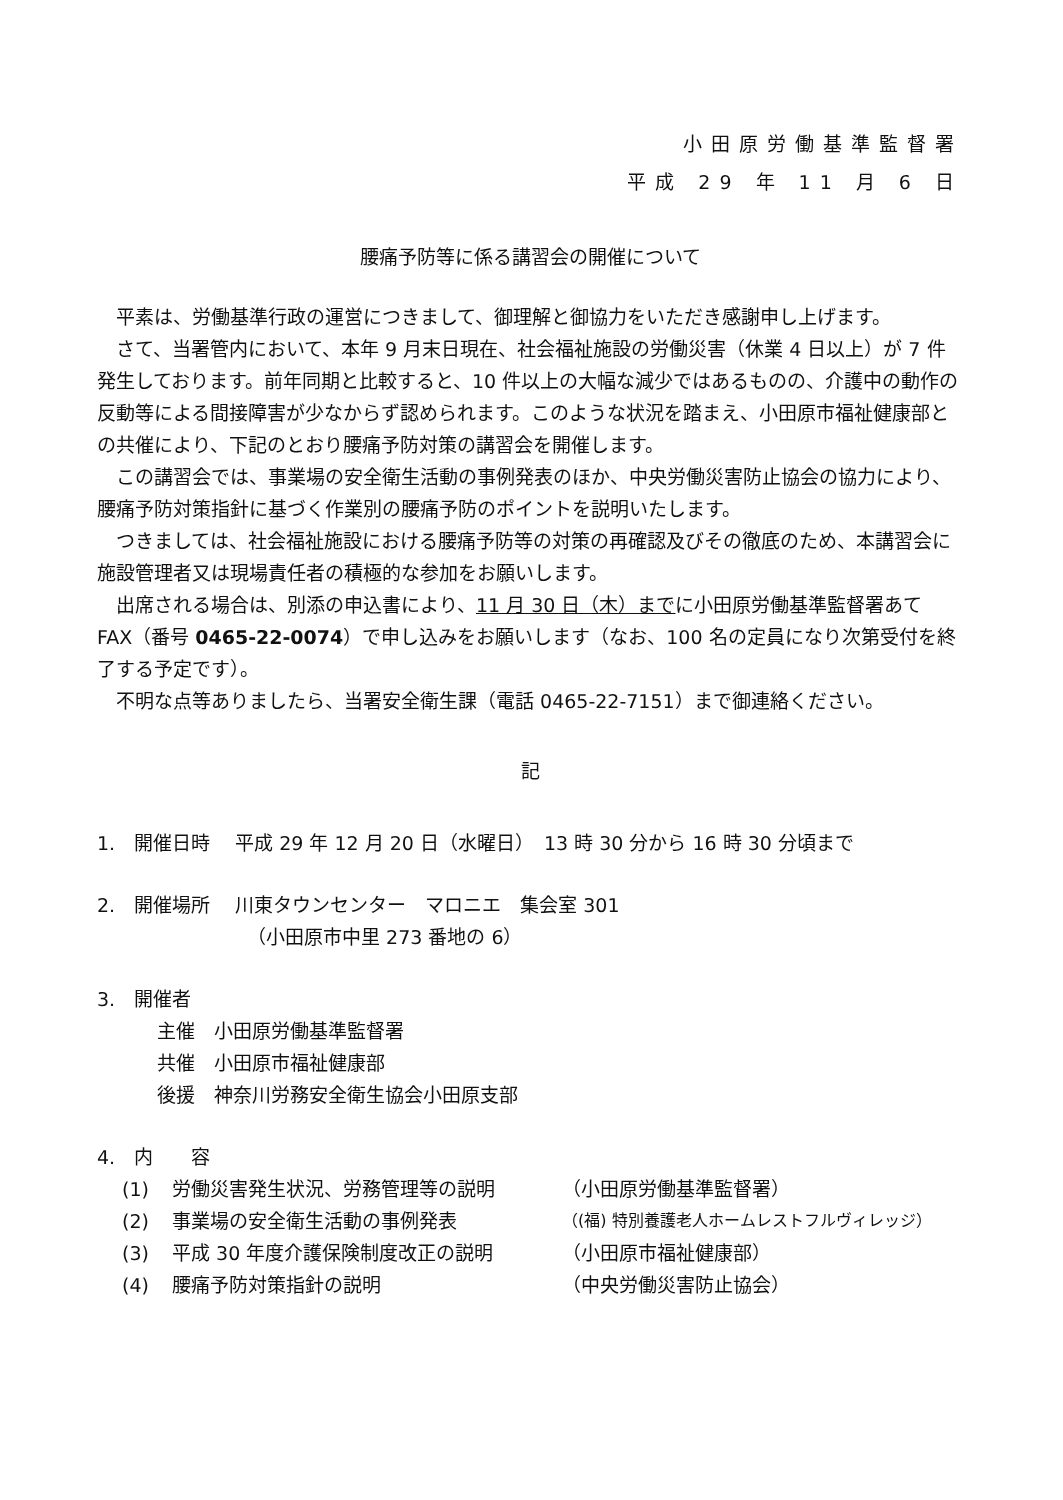小田原労働基準監督署
平成 29 年 11 月 6 日
腰痛予防等に係る講習会の開催について
平素は、労働基準行政の運営につきまして、御理解と御協力をいただき感謝申し上げます。
さて、当署管内において、本年 9 月末日現在、社会福祉施設の労働災害（休業 4 日以上）が 7 件発生しております。前年同期と比較すると、10 件以上の大幅な減少ではあるものの、介護中の動作の反動等による間接障害が少なからず認められます。このような状況を踏まえ、小田原市福祉健康部との共催により、下記のとおり腰痛予防対策の講習会を開催します。
この講習会では、事業場の安全衛生活動の事例発表のほか、中央労働災害防止協会の協力により、腰痛予防対策指針に基づく作業別の腰痛予防のポイントを説明いたします。
つきましては、社会福祉施設における腰痛予防等の対策の再確認及びその徹底のため、本講習会に施設管理者又は現場責任者の積極的な参加をお願いします。
出席される場合は、別添の申込書により、11 月 30 日（木）までに小田原労働基準監督署あて FAX（番号 0465-22-0074）で申し込みをお願いします（なお、100 名の定員になり次第受付を終了する予定です）。
不明な点等ありましたら、当署安全衛生課（電話 0465-22-7151）まで御連絡ください。
記
1.　開催日時　 平成 29 年 12 月 20 日（水曜日）　13 時 30 分から 16 時 30 分頃まで
2.　開催場所　 川東タウンセンター　マロニエ　集会室 301
（小田原市中里 273 番地の 6）
3.　開催者
主催　小田原労働基準監督署
共催　小田原市福祉健康部
後援　神奈川労務安全衛生協会小田原支部
4.　内　　容
(1) 労働災害発生状況、労務管理等の説明 （小田原労働基準監督署）
(2) 事業場の安全衛生活動の事例発表 （(福) 特別養護老人ホームレストフルヴィレッジ）
(3) 平成 30 年度介護保険制度改正の説明 （小田原市福祉健康部）
(4) 腰痛予防対策指針の説明 （中央労働災害防止協会）